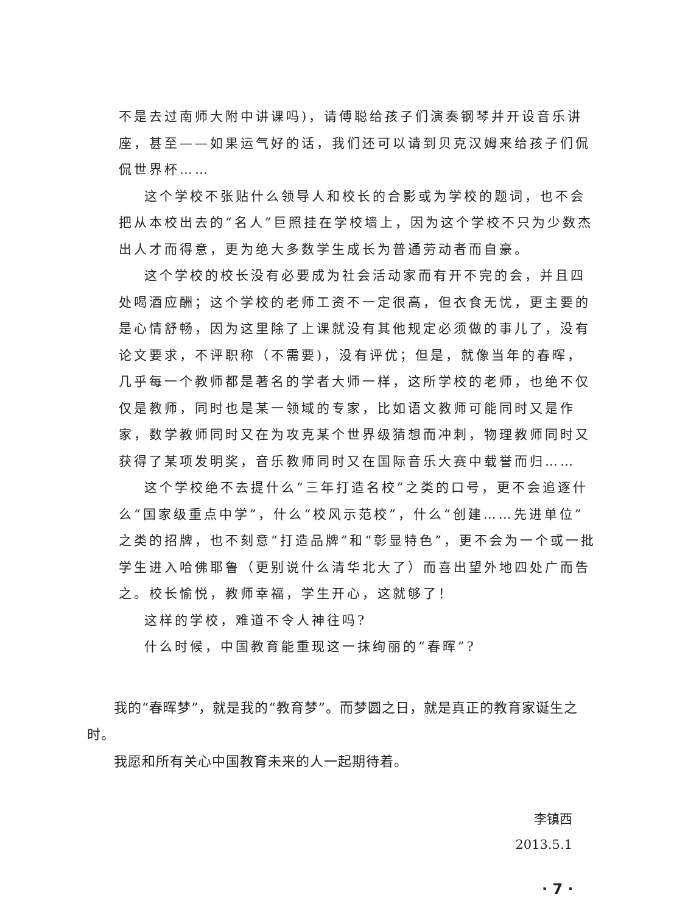不是去过南师大附中讲课吗)，请傅聪给孩子们演奏钢琴并开设音乐讲座，甚至——如果运气好的话，我们还可以请到贝克汉姆来给孩子们侃侃世界杯……
这个学校不张贴什么领导人和校长的合影或为学校的题词，也不会把从本校出去的“名人”巨照挂在学校墙上，因为这个学校不只为少数杰出人才而得意，更为绝大多数学生成长为普通劳动者而自豪。
这个学校的校长没有必要成为社会活动家而有开不完的会，并且四处喝酒应酬；这个学校的老师工资不一定很高，但衣食无忧，更主要的是心情舒畅，因为这里除了上课就没有其他规定必须做的事儿了，没有论文要求，不评职称（不需要)，没有评优；但是，就像当年的春晖，几乎每一个教师都是著名的学者大师一样，这所学校的老师，也绝不仅仅是教师，同时也是某一领域的专家，比如语文教师可能同时又是作家，数学教师同时又在为攻克某个世界级猜想而冲刺，物理教师同时又获得了某项发明奖，音乐教师同时又在国际音乐大赛中载誉而归……
这个学校绝不去提什么“三年打造名校”之类的口号，更不会追逐什么“国家级重点中学”，什么“校风示范校”，什么“创建……先进单位”之类的招牌，也不刻意“打造品牌”和“彰显特色”，更不会为一个或一批学生进入哈佛耶鲁（更别说什么清华北大了）而喜出望外地四处广而告之。校长愉悦，教师幸福，学生开心，这就够了！
这样的学校，难道不令人神往吗?
什么时候，中国教育能重现这一抹绚丽的“春晖”?
我的“春晖梦”，就是我的“教育梦”。而梦圆之日，就是真正的教育家诞生之时。
我愿和所有关心中国教育未来的人一起期待着。
李镇西
2013.5.1
· 7 ·